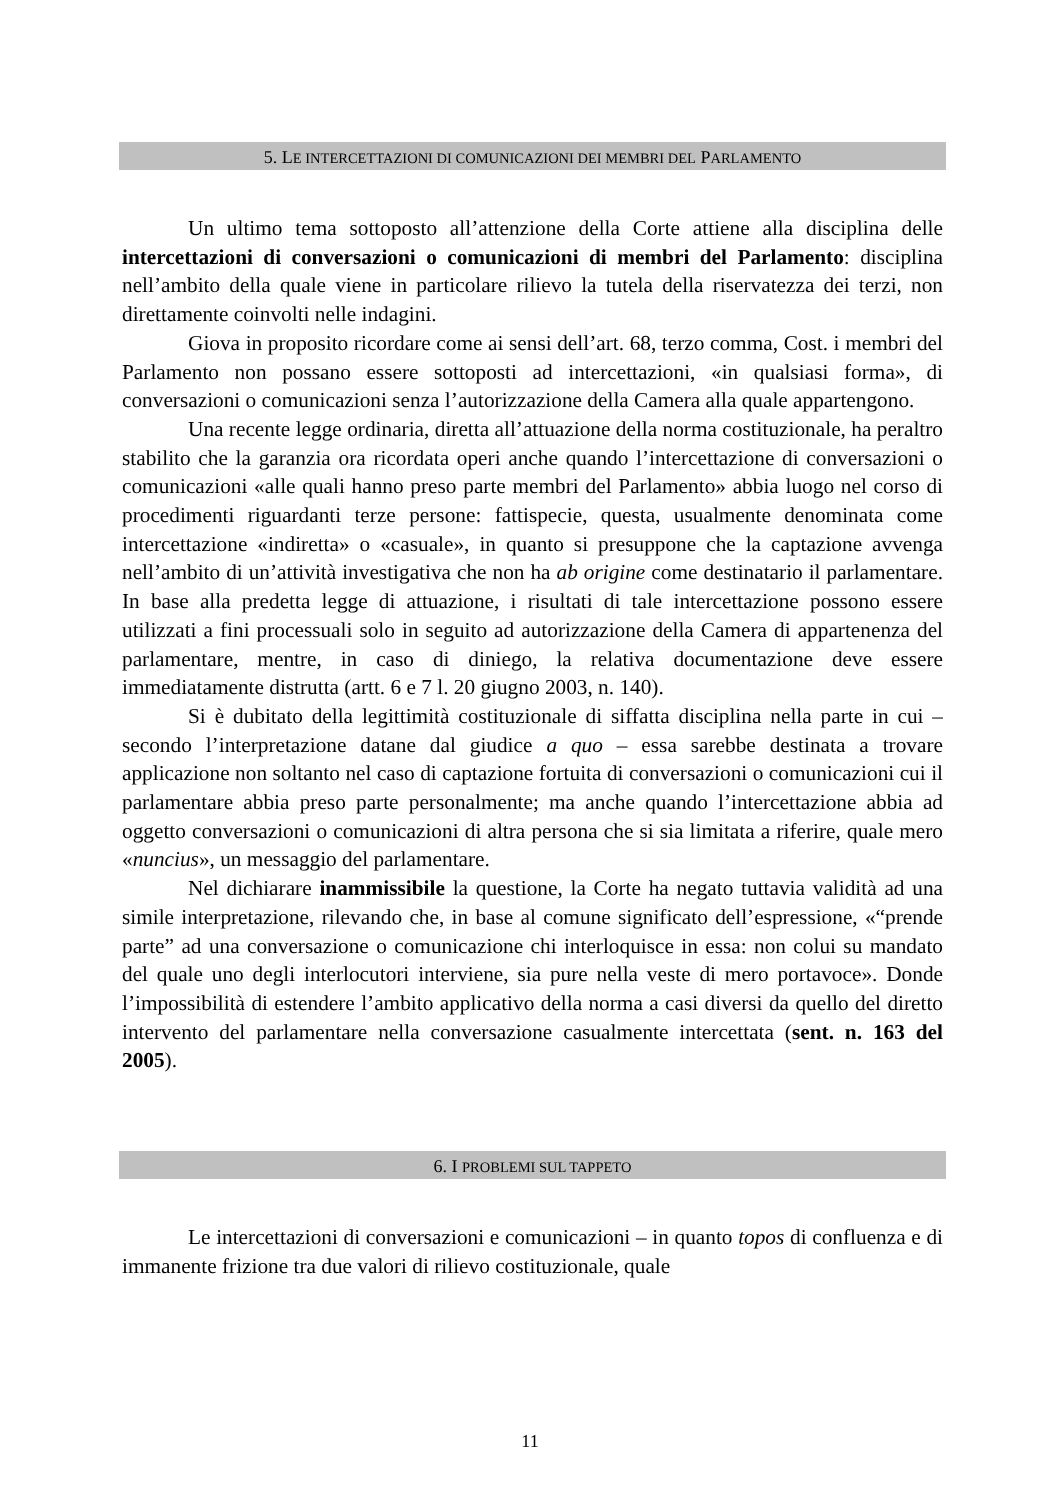5. LE INTERCETTAZIONI DI COMUNICAZIONI DEI MEMBRI DEL PARLAMENTO
Un ultimo tema sottoposto all’attenzione della Corte attiene alla disciplina delle intercettazioni di conversazioni o comunicazioni di membri del Parlamento: disciplina nell’ambito della quale viene in particolare rilievo la tutela della riservatezza dei terzi, non direttamente coinvolti nelle indagini.
Giova in proposito ricordare come ai sensi dell’art. 68, terzo comma, Cost. i membri del Parlamento non possano essere sottoposti ad intercettazioni, «in qualsiasi forma», di conversazioni o comunicazioni senza l’autorizzazione della Camera alla quale appartengono.
Una recente legge ordinaria, diretta all’attuazione della norma costituzionale, ha peraltro stabilito che la garanzia ora ricordata operi anche quando l’intercettazione di conversazioni o comunicazioni «alle quali hanno preso parte membri del Parlamento» abbia luogo nel corso di procedimenti riguardanti terze persone: fattispecie, questa, usualmente denominata come intercettazione «indiretta» o «casuale», in quanto si presuppone che la captazione avvenga nell’ambito di un’attività investigativa che non ha ab origine come destinatario il parlamentare. In base alla predetta legge di attuazione, i risultati di tale intercettazione possono essere utilizzati a fini processuali solo in seguito ad autorizzazione della Camera di appartenenza del parlamentare, mentre, in caso di diniego, la relativa documentazione deve essere immediatamente distrutta (artt. 6 e 7 l. 20 giugno 2003, n. 140).
Si è dubitato della legittimità costituzionale di siffatta disciplina nella parte in cui – secondo l’interpretazione datane dal giudice a quo – essa sarebbe destinata a trovare applicazione non soltanto nel caso di captazione fortuita di conversazioni o comunicazioni cui il parlamentare abbia preso parte personalmente; ma anche quando l’intercettazione abbia ad oggetto conversazioni o comunicazioni di altra persona che si sia limitata a riferire, quale mero «nuncius», un messaggio del parlamentare.
Nel dichiarare inammissibile la questione, la Corte ha negato tuttavia validità ad una simile interpretazione, rilevando che, in base al comune significato dell’espressione, «“prende parte” ad una conversazione o comunicazione chi interloquisce in essa: non colui su mandato del quale uno degli interlocutori interviene, sia pure nella veste di mero portavoce». Donde l’impossibilità di estendere l’ambito applicativo della norma a casi diversi da quello del diretto intervento del parlamentare nella conversazione casualmente intercettata (sent. n. 163 del 2005).
6. I PROBLEMI SUL TAPPETO
Le intercettazioni di conversazioni e comunicazioni – in quanto topos di confluenza e di immanente frizione tra due valori di rilievo costituzionale, quale
11